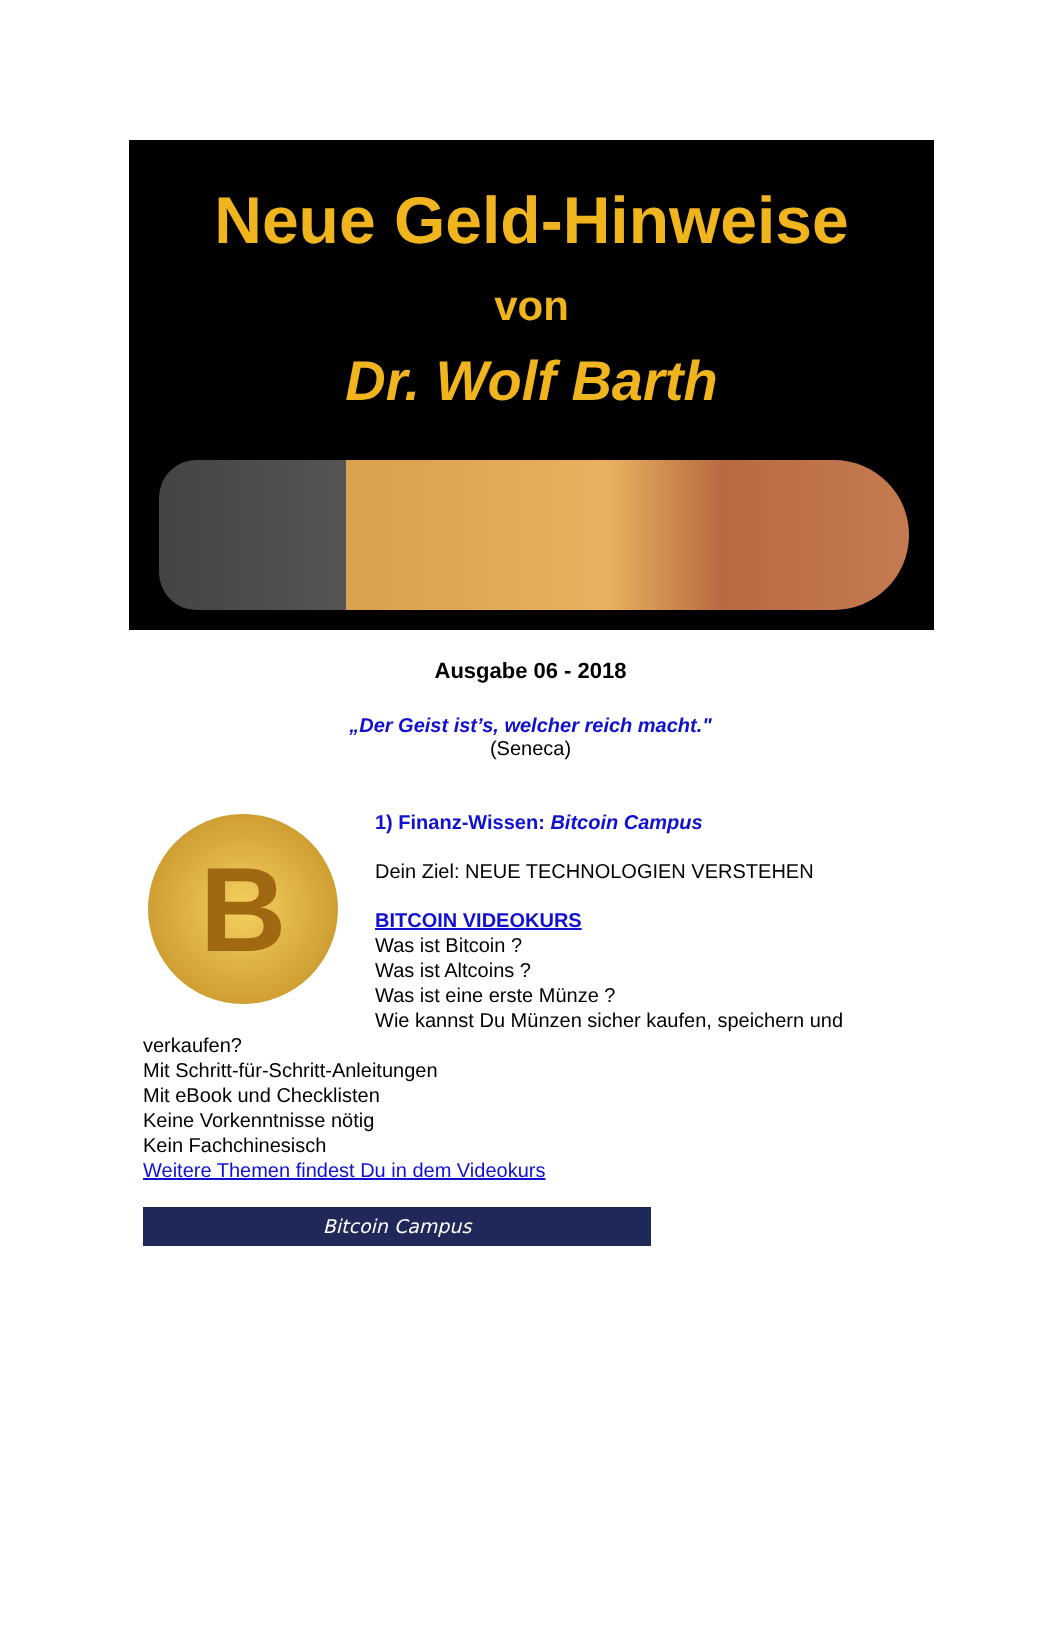Neue Geld-Hinweise
von
Dr. Wolf Barth
Ausgabe 06 - 2018
„Der Geist ist’s, welcher reich macht."
(Seneca)
B
1) Finanz-Wissen: Bitcoin Campus
Dein Ziel: NEUE TECHNOLOGIEN VERSTEHEN
BITCOIN VIDEOKURS
Was ist Bitcoin ?
Was ist Altcoins ?
Was ist eine erste Münze ?
Wie kannst Du Münzen sicher kaufen, speichern und verkaufen?
Mit Schritt-für-Schritt-Anleitungen
Mit eBook und Checklisten
Keine Vorkenntnisse nötig
Kein Fachchinesisch
Weitere Themen findest Du in dem Videokurs
Bitcoin Campus